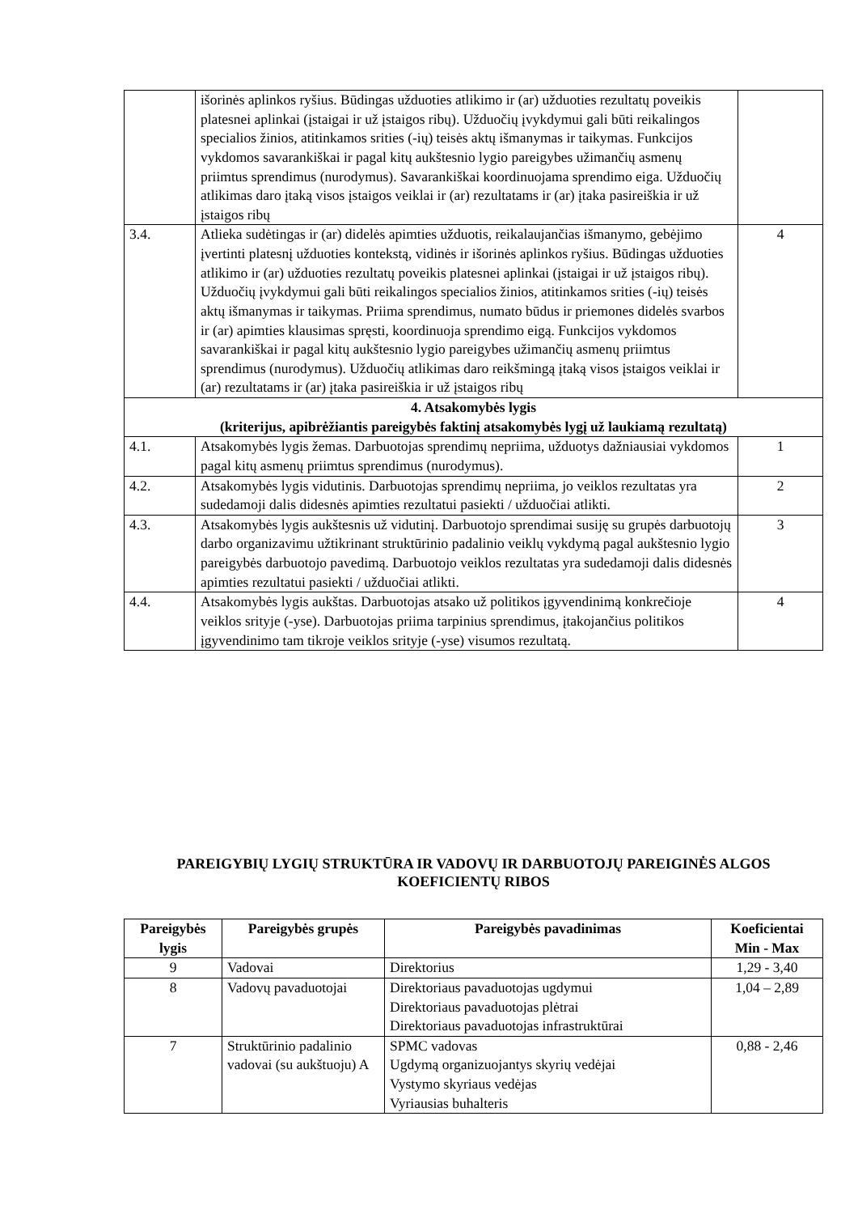| | išorinės aplinkos ryšius. Būdingas užduoties atlikimo ir (ar) užduoties rezultatų poveikis platesnei aplinkai (įstaigai ir už įstaigos ribų). Užduočių įvykdymui gali būti reikalingos specialios žinios, atitinkamos srities (-ių) teisės aktų išmanymas ir taikymas. Funkcijos vykdomos savarankiškai ir pagal kitų aukštesnio lygio pareigybes užimančių asmenų priimtus sprendimus (nurodymus). Savarankiškai koordinuojama sprendimo eiga. Užduočių atlikimas daro įtaką visos įstaigos veiklai ir (ar) rezultatams ir (ar) įtaka pasireiškia ir už įstaigos ribų | |
| 3.4. | Atlieka sudėtingas ir (ar) didelės apimties užduotis, reikalaujančias išmanymo, gebėjimo įvertinti platesnį užduoties kontekstą, vidinės ir išorinės aplinkos ryšius. Būdingas užduoties atlikimo ir (ar) užduoties rezultatų poveikis platesnei aplinkai (įstaigai ir už įstaigos ribų). Užduočių įvykdymui gali būti reikalingos specialios žinios, atitinkamos srities (-ių) teisės aktų išmanymas ir taikymas. Priima sprendimus, numato būdus ir priemones didelės svarbos ir (ar) apimties klausimas spręsti, koordinuoja sprendimo eigą. Funkcijos vykdomos savarankiškai ir pagal kitų aukštesnio lygio pareigybes užimančių asmenų priimtus sprendimus (nurodymus). Užduočių atlikimas daro reikšmingą įtaką visos įstaigos veiklai ir (ar) rezultatams ir (ar) įtaka pasireiškia ir už įstaigos ribų | 4 |
| 4. Atsakomybės lygis (kriterijus, apibrėžiantis pareigybės faktinį atsakomybės lygį už laukiamą rezultatą) | | |
| 4.1. | Atsakomybės lygis žemas. Darbuotojas sprendimų nepriima, užduotys dažniausiai vykdomos pagal kitų asmenų priimtus sprendimus (nurodymus). | 1 |
| 4.2. | Atsakomybės lygis vidutinis. Darbuotojas sprendimų nepriima, jo veiklos rezultatas yra sudedamoji dalis didesnės apimties rezultatui pasiekti / užduočiai atlikti. | 2 |
| 4.3. | Atsakomybės lygis aukštesnis už vidutinį. Darbuotojo sprendimai susiję su grupės darbuotojų darbo organizavimu užtikrinant struktūrinio padalinio veiklų vykdymą pagal aukštesnio lygio pareigybės darbuotojo pavedimą. Darbuotojo veiklos rezultatas yra sudedamoji dalis didesnės apimties rezultatui pasiekti / užduočiai atlikti. | 3 |
| 4.4. | Atsakomybės lygis aukštas. Darbuotojas atsako už politikos įgyvendinimą konkrečioje veiklos srityje (-yse). Darbuotojas priima tarpinius sprendimus, įtakojančius politikos įgyvendinimo tam tikroje veiklos srityje (-yse) visumos rezultatą. | 4 |
PAREIGYBIŲ LYGIŲ STRUKTŪRA IR VADOVŲ IR DARBUOTOJŲ PAREIGINĖS ALGOS KOEFICIENTŲ RIBOS
| Pareigybės lygis | Pareigybės grupės | Pareigybės pavadinimas | Koeficientai Min - Max |
| --- | --- | --- | --- |
| 9 | Vadovai | Direktorius | 1,29 - 3,40 |
| 8 | Vadovų pavaduotojai | Direktoriaus pavaduotojas ugdymui Direktoriaus pavaduotojas plėtrai Direktoriaus pavaduotojas infrastruktūrai | 1,04 – 2,89 |
| 7 | Struktūrinio padalinio vadovai (su aukštuoju) A | SPMC vadovas Ugdymą organizuojantys skyrių vedėjai Vystymo skyriaus vedėjas Vyriausias buhalteris | 0,88 - 2,46 |